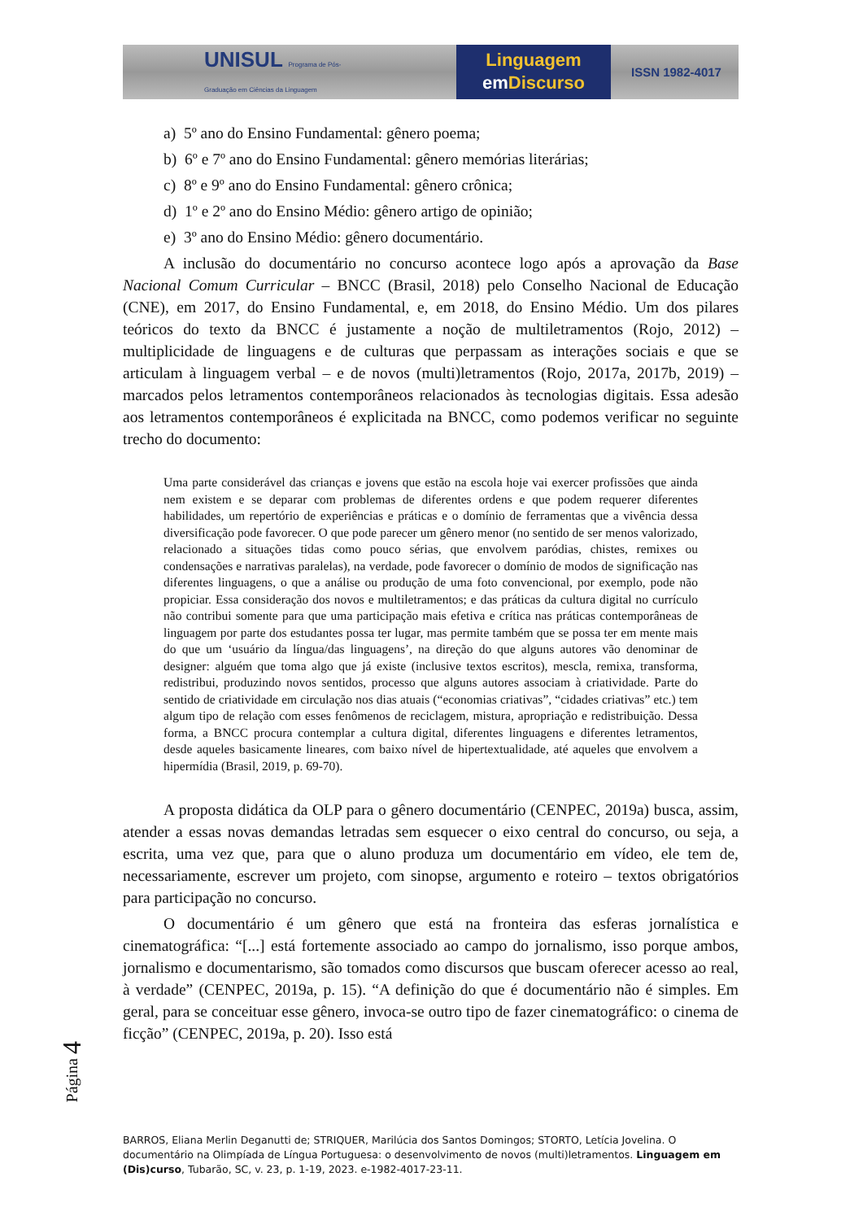UNISUL Programa de Pós-Graduação em Ciências da Linguagem
Linguagem
em Discurso
ISSN 1982-4017
a) 5º ano do Ensino Fundamental: gênero poema;
b) 6º e 7º ano do Ensino Fundamental: gênero memórias literárias;
c) 8º e 9º ano do Ensino Fundamental: gênero crônica;
d) 1º e 2º ano do Ensino Médio: gênero artigo de opinião;
e) 3º ano do Ensino Médio: gênero documentário.
A inclusão do documentário no concurso acontece logo após a aprovação da Base Nacional Comum Curricular – BNCC (Brasil, 2018) pelo Conselho Nacional de Educação (CNE), em 2017, do Ensino Fundamental, e, em 2018, do Ensino Médio. Um dos pilares teóricos do texto da BNCC é justamente a noção de multiletramentos (Rojo, 2012) – multiplicidade de linguagens e de culturas que perpassam as interações sociais e que se articulam à linguagem verbal – e de novos (multi)letramentos (Rojo, 2017a, 2017b, 2019) – marcados pelos letramentos contemporâneos relacionados às tecnologias digitais. Essa adesão aos letramentos contemporâneos é explicitada na BNCC, como podemos verificar no seguinte trecho do documento:
Uma parte considerável das crianças e jovens que estão na escola hoje vai exercer profissões que ainda nem existem e se deparar com problemas de diferentes ordens e que podem requerer diferentes habilidades, um repertório de experiências e práticas e o domínio de ferramentas que a vivência dessa diversificação pode favorecer. O que pode parecer um gênero menor (no sentido de ser menos valorizado, relacionado a situações tidas como pouco sérias, que envolvem paródias, chistes, remixes ou condensações e narrativas paralelas), na verdade, pode favorecer o domínio de modos de significação nas diferentes linguagens, o que a análise ou produção de uma foto convencional, por exemplo, pode não propiciar. Essa consideração dos novos e multiletramentos; e das práticas da cultura digital no currículo não contribui somente para que uma participação mais efetiva e crítica nas práticas contemporâneas de linguagem por parte dos estudantes possa ter lugar, mas permite também que se possa ter em mente mais do que um ‘usuário da língua/das linguagens’, na direção do que alguns autores vão denominar de designer: alguém que toma algo que já existe (inclusive textos escritos), mescla, remixa, transforma, redistribui, produzindo novos sentidos, processo que alguns autores associam à criatividade. Parte do sentido de criatividade em circulação nos dias atuais (“economias criativas”, “cidades criativas” etc.) tem algum tipo de relação com esses fenômenos de reciclagem, mistura, apropriação e redistribuição. Dessa forma, a BNCC procura contemplar a cultura digital, diferentes linguagens e diferentes letramentos, desde aqueles basicamente lineares, com baixo nível de hipertextualidade, até aqueles que envolvem a hipermídia (Brasil, 2019, p. 69-70).
A proposta didática da OLP para o gênero documentário (CENPEC, 2019a) busca, assim, atender a essas novas demandas letradas sem esquecer o eixo central do concurso, ou seja, a escrita, uma vez que, para que o aluno produza um documentário em vídeo, ele tem de, necessariamente, escrever um projeto, com sinopse, argumento e roteiro – textos obrigatórios para participação no concurso.
O documentário é um gênero que está na fronteira das esferas jornalística e cinematográfica: “[...] está fortemente associado ao campo do jornalismo, isso porque ambos, jornalismo e documentarismo, são tomados como discursos que buscam oferecer acesso ao real, à verdade” (CENPEC, 2019a, p. 15). “A definição do que é documentário não é simples. Em geral, para se conceituar esse gênero, invoca-se outro tipo de fazer cinematográfico: o cinema de ficção” (CENPEC, 2019a, p. 20). Isso está
Página 4
BARROS, Eliana Merlin Deganutti de; STRIQUER, Marilúcia dos Santos Domingos; STORTO, Letícia Jovelina. O documentário na Olimpíada de Língua Portuguesa: o desenvolvimento de novos (multi)letramentos. Linguagem em (Dis)curso, Tubarão, SC, v. 23, p. 1-19, 2023. e-1982-4017-23-11.